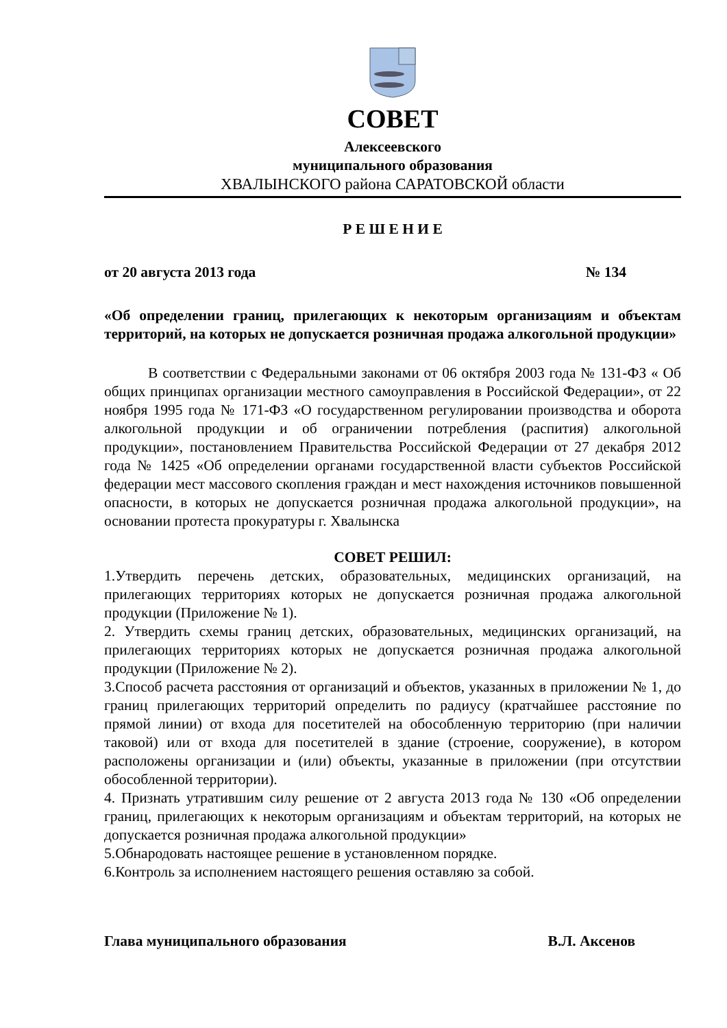СОВЕТ
Алексеевского
муниципального образования
ХВАЛЫНСКОГО района САРАТОВСКОЙ области
Р Е Ш Е Н И Е
от 20 августа 2013 года № 134
«Об определении границ, прилегающих к некоторым организациям и объектам территорий, на которых не допускается розничная продажа алкогольной продукции»
В соответствии с Федеральными законами от 06 октября 2003 года № 131-ФЗ « Об общих принципах организации местного самоуправления в Российской Федерации», от 22 ноября 1995 года № 171-ФЗ «О государственном регулировании производства и оборота алкогольной продукции и об ограничении потребления (распития) алкогольной продукции», постановлением Правительства Российской Федерации от 27 декабря 2012 года № 1425 «Об определении органами государственной власти субъектов Российской федерации мест массового скопления граждан и мест нахождения источников повышенной опасности, в которых не допускается розничная продажа алкогольной продукции», на основании протеста прокуратуры г. Хвалынска
СОВЕТ РЕШИЛ:
1.Утвердить перечень детских, образовательных, медицинских организаций, на прилегающих территориях которых не допускается розничная продажа алкогольной продукции (Приложение № 1).
2. Утвердить схемы границ детских, образовательных, медицинских организаций, на прилегающих территориях которых не допускается розничная продажа алкогольной продукции (Приложение № 2).
3.Способ расчета расстояния от организаций и объектов, указанных в приложении № 1, до границ прилегающих территорий определить по радиусу (кратчайшее расстояние по прямой линии) от входа для посетителей на обособленную территорию (при наличии таковой) или от входа для посетителей в здание (строение, сооружение), в котором расположены организации и (или) объекты, указанные в приложении (при отсутствии обособленной территории).
4. Признать утратившим силу решение от 2 августа 2013 года № 130 «Об определении границ, прилегающих к некоторым организациям и объектам территорий, на которых не допускается розничная продажа алкогольной продукции»
5.Обнародовать настоящее решение в установленном порядке.
6.Контроль за исполнением настоящего решения оставляю за собой.
Глава муниципального образования В.Л. Аксенов